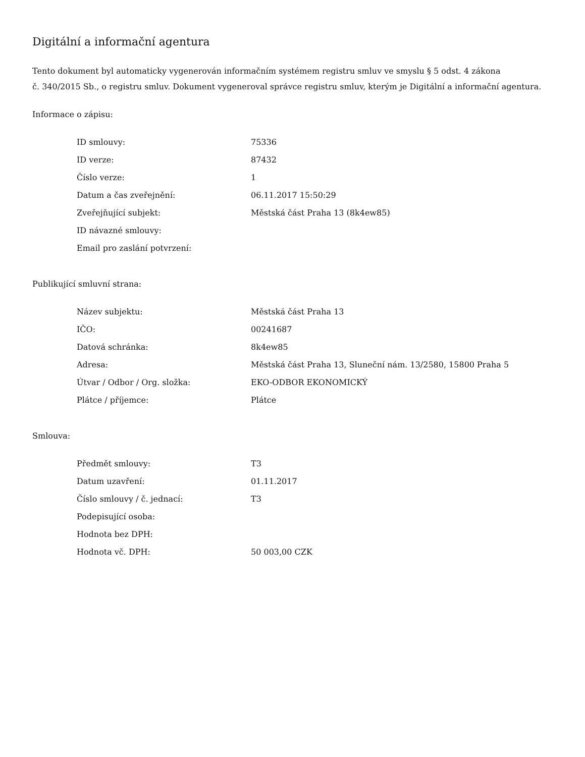Digitální a informační agentura
Tento dokument byl automaticky vygenerován informačním systémem registru smluv ve smyslu § 5 odst. 4 zákona
č. 340/2015 Sb., o registru smluv. Dokument vygeneroval správce registru smluv, kterým je Digitální a informační agentura.
Informace o zápisu:
| ID smlouvy: | 75336 |
| ID verze: | 87432 |
| Číslo verze: | 1 |
| Datum a čas zveřejnění: | 06.11.2017 15:50:29 |
| Zveřejňující subjekt: | Městská část Praha 13 (8k4ew85) |
| ID návazné smlouvy: | |
| Email pro zaslání potvrzení: | |
Publikující smluvní strana:
| Název subjektu: | Městská část Praha 13 |
| IČO: | 00241687 |
| Datová schránka: | 8k4ew85 |
| Adresa: | Městská část Praha 13, Sluneční nám. 13/2580, 15800 Praha 5 |
| Útvar / Odbor / Org. složka: | EKO-ODBOR EKONOMICKÝ |
| Plátce / příjemce: | Plátce |
Smlouva:
| Předmět smlouvy: | T3 |
| Datum uzavření: | 01.11.2017 |
| Číslo smlouvy / č. jednací: | T3 |
| Podepisující osoba: | |
| Hodnota bez DPH: | |
| Hodnota vč. DPH: | 50 003,00 CZK |